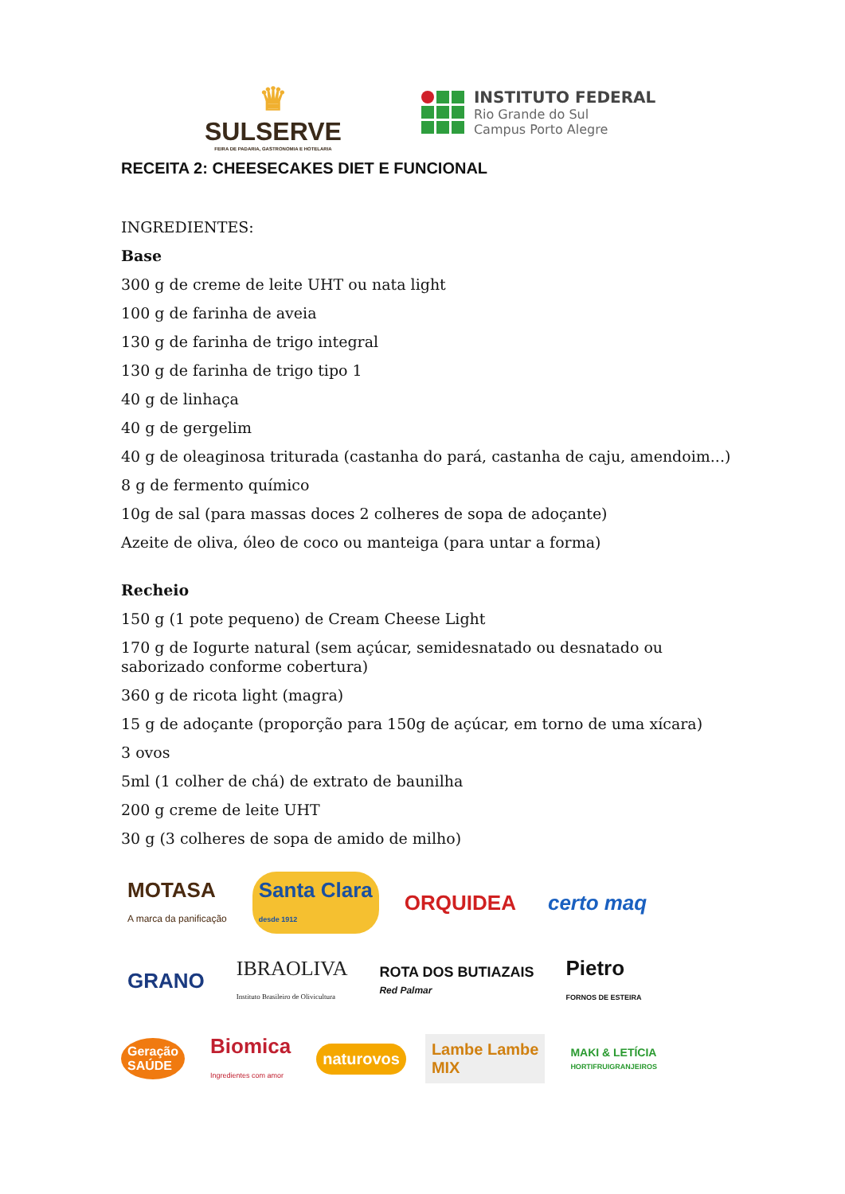♛
SULSERVE
FEIRA DE PADARIA, GASTRONOMIA E HOTELARIA
INSTITUTO FEDERAL
Rio Grande do Sul
Campus Porto Alegre
RECEITA 2: CHEESECAKES DIET E FUNCIONAL
INGREDIENTES:
Base
300 g de creme de leite UHT ou nata light
100 g de farinha de aveia
130 g de farinha de trigo integral
130 g de farinha de trigo tipo 1
40 g de linhaça
40 g de gergelim
40 g de oleaginosa triturada (castanha do pará, castanha de caju, amendoim...)
8 g de fermento químico
10g de sal (para massas doces 2 colheres de sopa de adoçante)
Azeite de oliva, óleo de coco ou manteiga (para untar a forma)
Recheio
150 g (1 pote pequeno) de Cream Cheese Light
170 g de Iogurte natural (sem açúcar, semidesnatado ou desnatado ou saborizado conforme cobertura)
360 g de ricota light (magra)
15 g de adoçante (proporção para 150g de açúcar, em torno de uma xícara)
3 ovos
5ml (1 colher de chá) de extrato de baunilha
200 g creme de leite UHT
30 g (3 colheres de sopa de amido de milho)
MOTASA
A marca da panificação
Santa Clara
desde 1912
ORQUIDEA
certo maq
GRANO
IBRAOLIVA
Instituto Brasileiro de Olivicultura
ROTA DOS BUTIAZAIS
Red Palmar
Pietro
FORNOS DE ESTEIRA
Geração
SAÚDE
Biomica
Ingredientes com amor
naturovos
Lambe Lambe
MIX
MAKI & LETÍCIA
HORTIFRUIGRANJEIROS